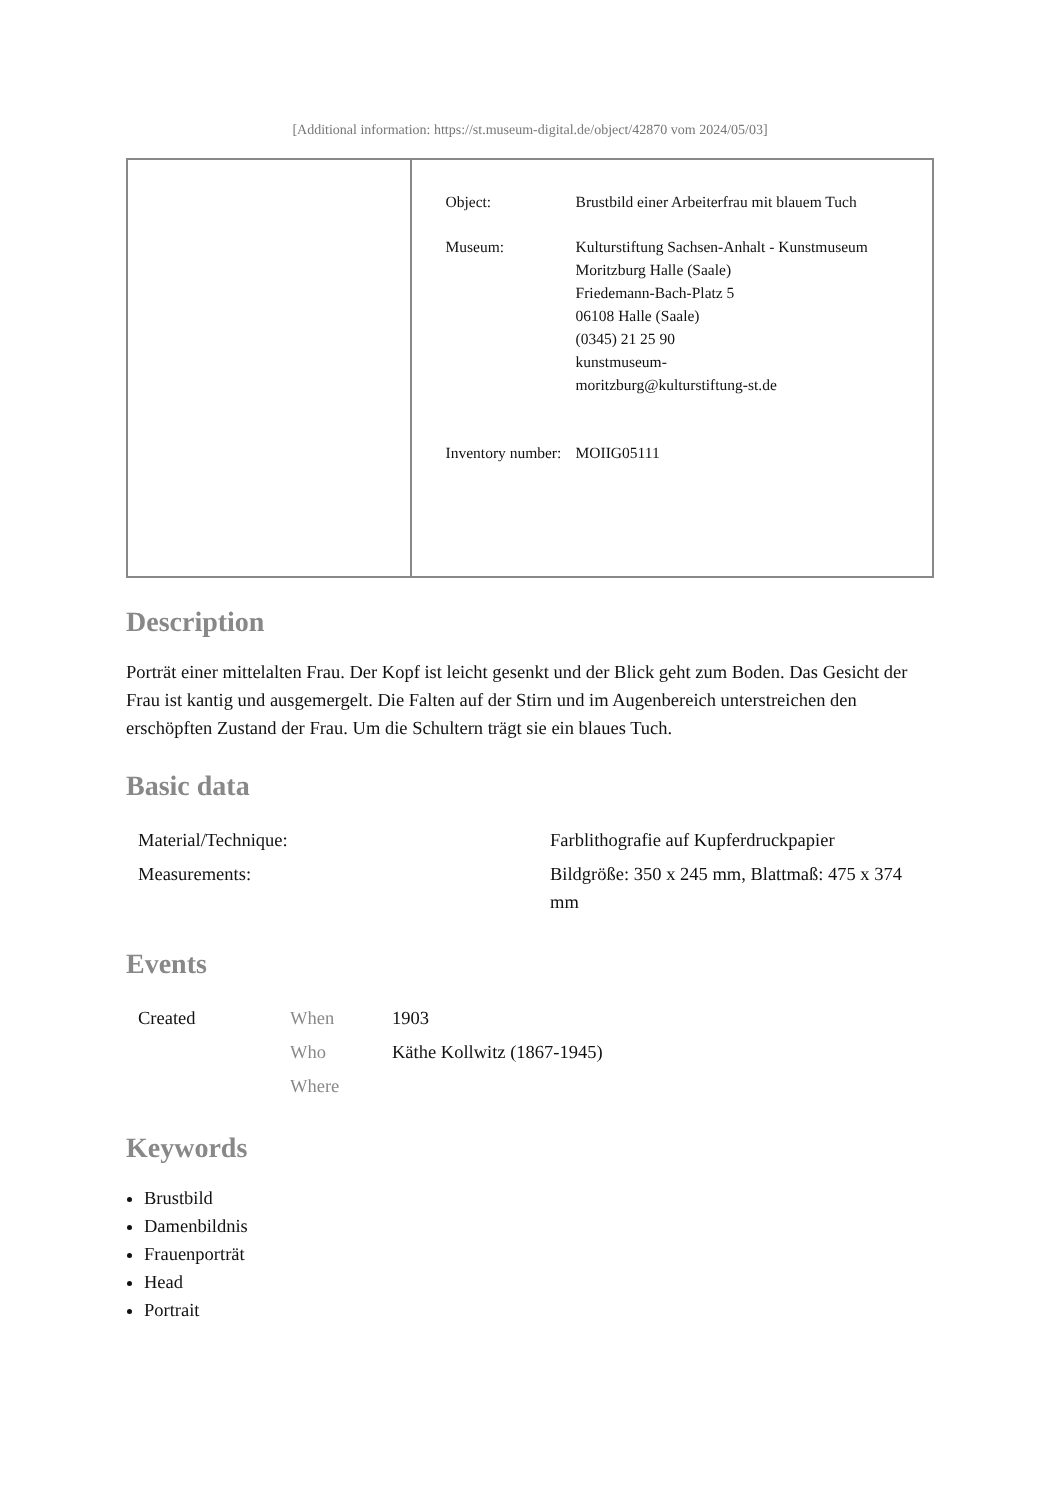[Additional information: https://st.museum-digital.de/object/42870 vom 2024/05/03]
| Object: | Brustbild einer Arbeiterfrau mit blauem Tuch |
| Museum: | Kulturstiftung Sachsen-Anhalt - Kunstmuseum Moritzburg Halle (Saale) Friedemann-Bach-Platz 5 06108 Halle (Saale) (0345) 21 25 90 kunstmuseum- moritzburg@kulturstiftung-st.de |
| Inventory number: | MOIIG05111 |
Description
Porträt einer mittelalten Frau. Der Kopf ist leicht gesenkt und der Blick geht zum Boden. Das Gesicht der Frau ist kantig und ausgemergelt. Die Falten auf der Stirn und im Augenbereich unterstreichen den erschöpften Zustand der Frau. Um die Schultern trägt sie ein blaues Tuch.
Basic data
| Material/Technique: | Farblithografie auf Kupferdruckpapier |
| Measurements: | Bildgröße: 350 x 245 mm, Blattmaß: 475 x 374 mm |
Events
| Created | When | 1903 |
| | Who | Käthe Kollwitz (1867-1945) |
| | Where | |
Keywords
Brustbild
Damenbildnis
Frauenporträt
Head
Portrait